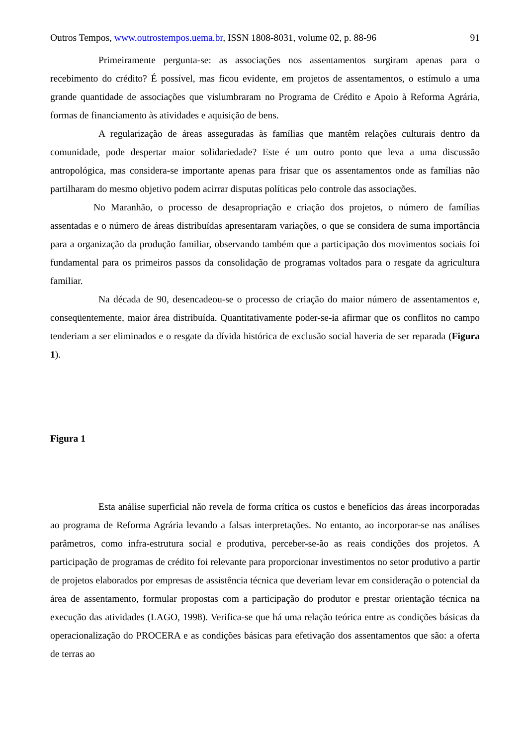Outros Tempos, www.outrostempos.uema.br, ISSN 1808-8031, volume 02, p. 88-96 91
Primeiramente pergunta-se: as associações nos assentamentos surgiram apenas para o recebimento do crédito? É possível, mas ficou evidente, em projetos de assentamentos, o estímulo a uma grande quantidade de associações que vislumbraram no Programa de Crédito e Apoio à Reforma Agrária, formas de financiamento às atividades e aquisição de bens.
A regularização de áreas asseguradas às famílias que mantêm relações culturais dentro da comunidade, pode despertar maior solidariedade? Este é um outro ponto que leva a uma discussão antropológica, mas considera-se importante apenas para frisar que os assentamentos onde as famílias não partilharam do mesmo objetivo podem acirrar disputas políticas pelo controle das associações.
No Maranhão, o processo de desapropriação e criação dos projetos, o número de famílias assentadas e o número de áreas distribuídas apresentaram variações, o que se considera de suma importância para a organização da produção familiar, observando também que a participação dos movimentos sociais foi fundamental para os primeiros passos da consolidação de programas voltados para o resgate da agricultura familiar.
Na década de 90, desencadeou-se o processo de criação do maior número de assentamentos e, conseqüentemente, maior área distribuída. Quantitativamente poder-se-ia afirmar que os conflitos no campo tenderiam a ser eliminados e o resgate da dívida histórica de exclusão social haveria de ser reparada (Figura 1).
Figura 1
Esta análise superficial não revela de forma crítica os custos e benefícios das áreas incorporadas ao programa de Reforma Agrária levando a falsas interpretações. No entanto, ao incorporar-se nas análises parâmetros, como infra-estrutura social e produtiva, perceber-se-ão as reais condições dos projetos. A participação de programas de crédito foi relevante para proporcionar investimentos no setor produtivo a partir de projetos elaborados por empresas de assistência técnica que deveriam levar em consideração o potencial da área de assentamento, formular propostas com a participação do produtor e prestar orientação técnica na execução das atividades (LAGO, 1998). Verifica-se que há uma relação teórica entre as condições básicas da operacionalização do PROCERA e as condições básicas para efetivação dos assentamentos que são: a oferta de terras ao